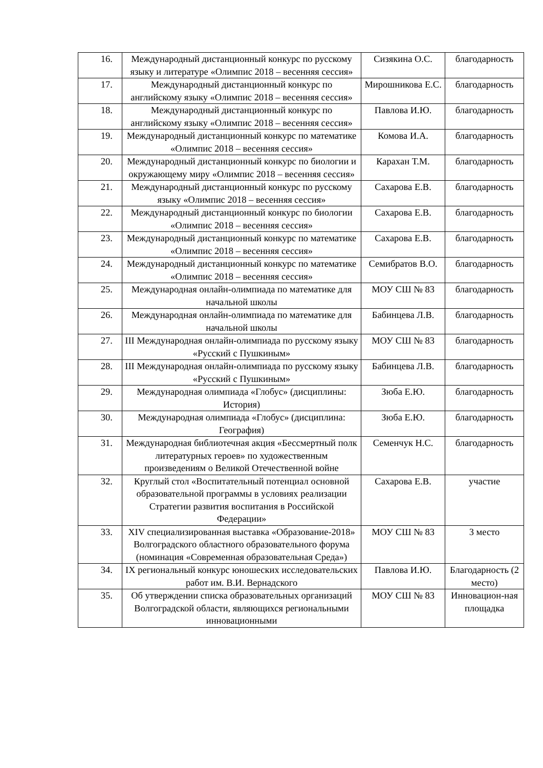| 16. | Международный дистанционный конкурс по русскому языку и литературе «Олимпис 2018 – весенняя сессия» | Сизякина О.С. | благодарность |
| 17. | Международный дистанционный конкурс по английскому языку «Олимпис 2018 – весенняя сессия» | Мирошникова Е.С. | благодарность |
| 18. | Международный дистанционный конкурс по английскому языку «Олимпис 2018 – весенняя сессия» | Павлова И.Ю. | благодарность |
| 19. | Международный дистанционный конкурс по математике «Олимпис 2018 – весенняя сессия» | Комова И.А. | благодарность |
| 20. | Международный дистанционный конкурс по биологии и окружающему миру «Олимпис 2018 – весенняя сессия» | Карахан Т.М. | благодарность |
| 21. | Международный дистанционный конкурс по русскому языку «Олимпис 2018 – весенняя сессия» | Сахарова Е.В. | благодарность |
| 22. | Международный дистанционный конкурс по биологии «Олимпис 2018 – весенняя сессия» | Сахарова Е.В. | благодарность |
| 23. | Международный дистанционный конкурс по математике «Олимпис 2018 – весенняя сессия» | Сахарова Е.В. | благодарность |
| 24. | Международный дистанционный конкурс по математике «Олимпис 2018 – весенняя сессия» | Семибратов В.О. | благодарность |
| 25. | Международная онлайн-олимпиада по математике для начальной школы | МОУ СШ № 83 | благодарность |
| 26. | Международная онлайн-олимпиада по математике для начальной школы | Бабинцева Л.В. | благодарность |
| 27. | III Международная онлайн-олимпиада по русскому языку «Русский с Пушкиным» | МОУ СШ № 83 | благодарность |
| 28. | III Международная онлайн-олимпиада по русскому языку «Русский с Пушкиным» | Бабинцева Л.В. | благодарность |
| 29. | Международная олимпиада «Глобус» (дисциплины: История) | Зюба Е.Ю. | благодарность |
| 30. | Международная олимпиада «Глобус» (дисциплина: География) | Зюба Е.Ю. | благодарность |
| 31. | Международная библиотечная акция «Бессмертный полк литературных героев» по художественным произведениям о Великой Отечественной войне | Семенчук Н.С. | благодарность |
| 32. | Круглый стол «Воспитательный потенциал основной образовательной программы в условиях реализации Стратегии развития воспитания в Российской Федерации» | Сахарова Е.В. | участие |
| 33. | XIV специализированная выставка «Образование-2018» Волгоградского областного образовательного форума (номинация «Современная образовательная Среда») | МОУ СШ № 83 | 3 место |
| 34. | IX региональный конкурс юношеских исследовательских работ им. В.И. Вернадского | Павлова И.Ю. | Благодарность (2 место) |
| 35. | Об утверждении списка образовательных организаций Волгоградской области, являющихся региональными инновационными | МОУ СШ № 83 | Инновацион-ная площадка |